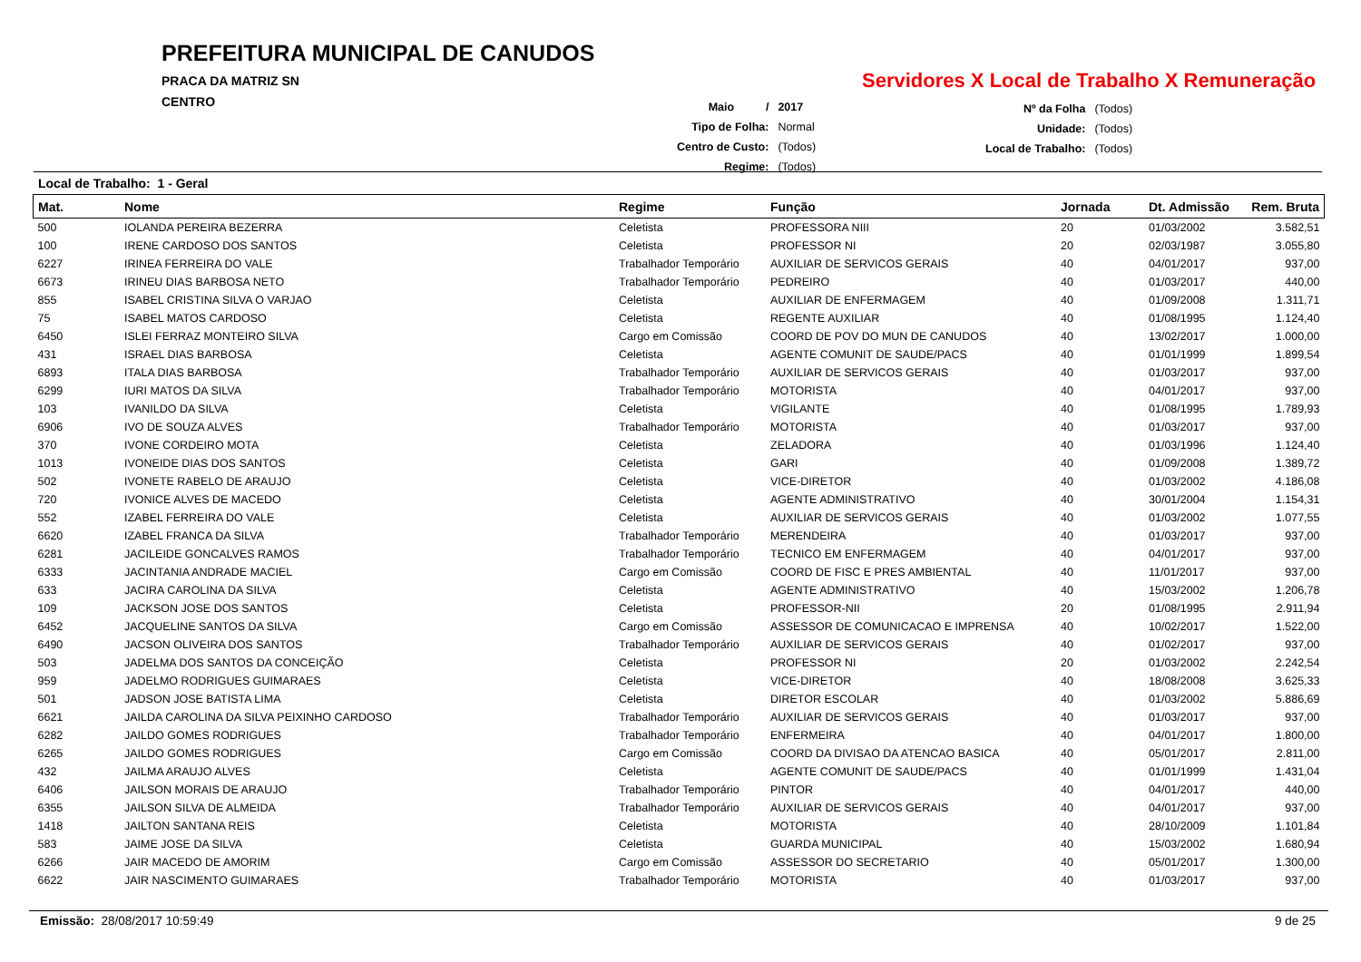PREFEITURA MUNICIPAL DE CANUDOS
PRACA DA MATRIZ SN
CENTRO
Servidores X Local de Trabalho X Remuneração
| Maio / | 2017 |
| Tipo de Folha: | Normal |
| Centro de Custo: | (Todos) |
| Regime: | (Todos) |
| Nº da Folha | (Todos) |
| Unidade: | (Todos) |
| Local de Trabalho: | (Todos) |
Local de Trabalho: 1 - Geral
| Mat. | Nome | Regime | Função | Jornada | Dt. Admissão | Rem. Bruta |
| --- | --- | --- | --- | --- | --- | --- |
| 500 | IOLANDA PEREIRA BEZERRA | Celetista | PROFESSORA NIII | 20 | 01/03/2002 | 3.582,51 |
| 100 | IRENE CARDOSO DOS SANTOS | Celetista | PROFESSOR NI | 20 | 02/03/1987 | 3.055,80 |
| 6227 | IRINEA FERREIRA DO VALE | Trabalhador Temporário | AUXILIAR DE SERVICOS GERAIS | 40 | 04/01/2017 | 937,00 |
| 6673 | IRINEU DIAS BARBOSA NETO | Trabalhador Temporário | PEDREIRO | 40 | 01/03/2017 | 440,00 |
| 855 | ISABEL CRISTINA SILVA O VARJAO | Celetista | AUXILIAR DE ENFERMAGEM | 40 | 01/09/2008 | 1.311,71 |
| 75 | ISABEL MATOS CARDOSO | Celetista | REGENTE AUXILIAR | 40 | 01/08/1995 | 1.124,40 |
| 6450 | ISLEI FERRAZ MONTEIRO SILVA | Cargo em Comissão | COORD DE POV DO MUN DE CANUDOS | 40 | 13/02/2017 | 1.000,00 |
| 431 | ISRAEL DIAS BARBOSA | Celetista | AGENTE COMUNIT DE SAUDE/PACS | 40 | 01/01/1999 | 1.899,54 |
| 6893 | ITALA DIAS BARBOSA | Trabalhador Temporário | AUXILIAR DE SERVICOS GERAIS | 40 | 01/03/2017 | 937,00 |
| 6299 | IURI MATOS DA SILVA | Trabalhador Temporário | MOTORISTA | 40 | 04/01/2017 | 937,00 |
| 103 | IVANILDO DA SILVA | Celetista | VIGILANTE | 40 | 01/08/1995 | 1.789,93 |
| 6906 | IVO DE SOUZA ALVES | Trabalhador Temporário | MOTORISTA | 40 | 01/03/2017 | 937,00 |
| 370 | IVONE CORDEIRO MOTA | Celetista | ZELADORA | 40 | 01/03/1996 | 1.124,40 |
| 1013 | IVONEIDE DIAS DOS SANTOS | Celetista | GARI | 40 | 01/09/2008 | 1.389,72 |
| 502 | IVONETE RABELO DE ARAUJO | Celetista | VICE-DIRETOR | 40 | 01/03/2002 | 4.186,08 |
| 720 | IVONICE ALVES DE MACEDO | Celetista | AGENTE ADMINISTRATIVO | 40 | 30/01/2004 | 1.154,31 |
| 552 | IZABEL FERREIRA DO VALE | Celetista | AUXILIAR DE SERVICOS GERAIS | 40 | 01/03/2002 | 1.077,55 |
| 6620 | IZABEL FRANCA DA SILVA | Trabalhador Temporário | MERENDEIRA | 40 | 01/03/2017 | 937,00 |
| 6281 | JACILEIDE GONCALVES RAMOS | Trabalhador Temporário | TECNICO EM ENFERMAGEM | 40 | 04/01/2017 | 937,00 |
| 6333 | JACINTANIA ANDRADE MACIEL | Cargo em Comissão | COORD DE FISC E PRES AMBIENTAL | 40 | 11/01/2017 | 937,00 |
| 633 | JACIRA CAROLINA DA SILVA | Celetista | AGENTE ADMINISTRATIVO | 40 | 15/03/2002 | 1.206,78 |
| 109 | JACKSON JOSE DOS SANTOS | Celetista | PROFESSOR-NII | 20 | 01/08/1995 | 2.911,94 |
| 6452 | JACQUELINE SANTOS DA SILVA | Cargo em Comissão | ASSESSOR DE COMUNICACAO E IMPRENSA | 40 | 10/02/2017 | 1.522,00 |
| 6490 | JACSON OLIVEIRA DOS SANTOS | Trabalhador Temporário | AUXILIAR DE SERVICOS GERAIS | 40 | 01/02/2017 | 937,00 |
| 503 | JADELMA DOS SANTOS DA CONCEIÇÃO | Celetista | PROFESSOR NI | 20 | 01/03/2002 | 2.242,54 |
| 959 | JADELMO RODRIGUES GUIMARAES | Celetista | VICE-DIRETOR | 40 | 18/08/2008 | 3.625,33 |
| 501 | JADSON JOSE BATISTA LIMA | Celetista | DIRETOR ESCOLAR | 40 | 01/03/2002 | 5.886,69 |
| 6621 | JAILDA CAROLINA DA SILVA PEIXINHO CARDOSO | Trabalhador Temporário | AUXILIAR DE SERVICOS GERAIS | 40 | 01/03/2017 | 937,00 |
| 6282 | JAILDO GOMES RODRIGUES | Trabalhador Temporário | ENFERMEIRA | 40 | 04/01/2017 | 1.800,00 |
| 6265 | JAILDO GOMES RODRIGUES | Cargo em Comissão | COORD DA DIVISAO DA ATENCAO BASICA | 40 | 05/01/2017 | 2.811,00 |
| 432 | JAILMA ARAUJO ALVES | Celetista | AGENTE COMUNIT DE SAUDE/PACS | 40 | 01/01/1999 | 1.431,04 |
| 6406 | JAILSON MORAIS DE ARAUJO | Trabalhador Temporário | PINTOR | 40 | 04/01/2017 | 440,00 |
| 6355 | JAILSON SILVA DE ALMEIDA | Trabalhador Temporário | AUXILIAR DE SERVICOS GERAIS | 40 | 04/01/2017 | 937,00 |
| 1418 | JAILTON SANTANA REIS | Celetista | MOTORISTA | 40 | 28/10/2009 | 1.101,84 |
| 583 | JAIME JOSE DA SILVA | Celetista | GUARDA MUNICIPAL | 40 | 15/03/2002 | 1.680,94 |
| 6266 | JAIR MACEDO DE AMORIM | Cargo em Comissão | ASSESSOR DO SECRETARIO | 40 | 05/01/2017 | 1.300,00 |
| 6622 | JAIR NASCIMENTO GUIMARAES | Trabalhador Temporário | MOTORISTA | 40 | 01/03/2017 | 937,00 |
Emissão: 28/08/2017 10:59:49 9 de 25